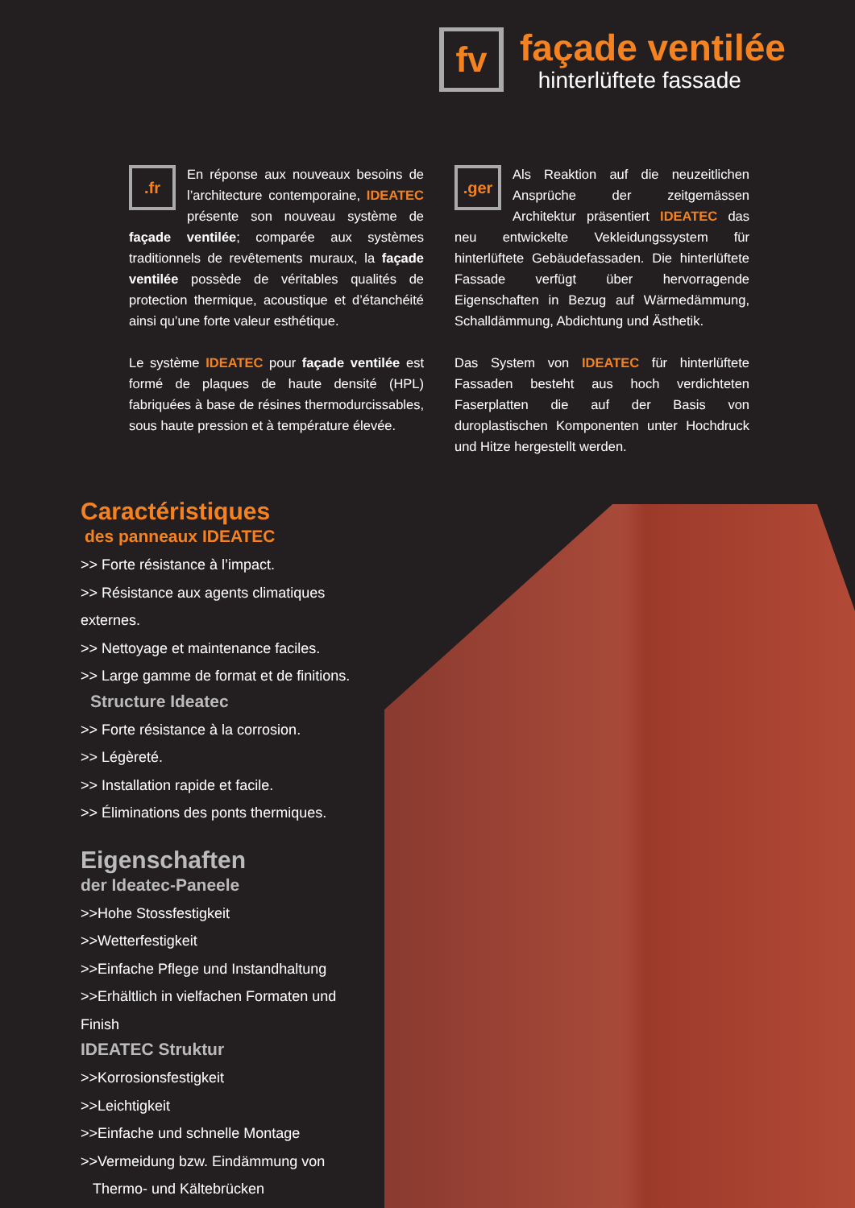fv
façade ventilée
hinterlüftete fassade
.fr
En réponse aux nouveaux besoins de l’architecture contemporaine, IDEATEC présente son nouveau système de façade ventilée; comparée aux systèmes traditionnels de revêtements muraux, la façade ventilée possède de véritables qualités de protection thermique, acoustique et d’étanchéité ainsi qu’une forte valeur esthétique.
Le système IDEATEC pour façade ventilée est formé de plaques de haute densité (HPL) fabriquées à base de résines thermodurcissables, sous haute pression et à température élevée.
.ger
Als Reaktion auf die neuzeitlichen Ansprüche der zeitgemässen Architektur präsentiert IDEATEC das neu entwickelte Vekleidungssystem für hinterlüftete Gebäudefassaden. Die hinterlüftete Fassade verfügt über hervorragende Eigenschaften in Bezug auf Wärmedämmung, Schalldämmung, Abdichtung und Ästhetik.
Das System von IDEATEC für hinterlüftete Fassaden besteht aus hoch verdichteten Faserplatten die auf der Basis von duroplastischen Komponenten unter Hochdruck und Hitze hergestellt werden.
Caractéristiques
des panneaux IDEATEC
>> Forte résistance à l’impact.
>> Résistance aux agents climatiques externes.
>> Nettoyage et maintenance faciles.
>> Large gamme de format et de finitions.
Structure Ideatec
>> Forte résistance à la corrosion.
>> Légèreté.
>> Installation rapide et facile.
>> Éliminations des ponts thermiques.
Eigenschaften
der Ideatec-Paneele
>>Hohe Stossfestigkeit
>>Wetterfestigkeit
>>Einfache Pflege und Instandhaltung
>>Erhältlich in vielfachen Formaten und Finish
IDEATEC Struktur
>>Korrosionsfestigkeit
>>Leichtigkeit
>>Einfache und schnelle Montage
>>Vermeidung bzw. Eindämmung von
Thermo- und Kältebrücken